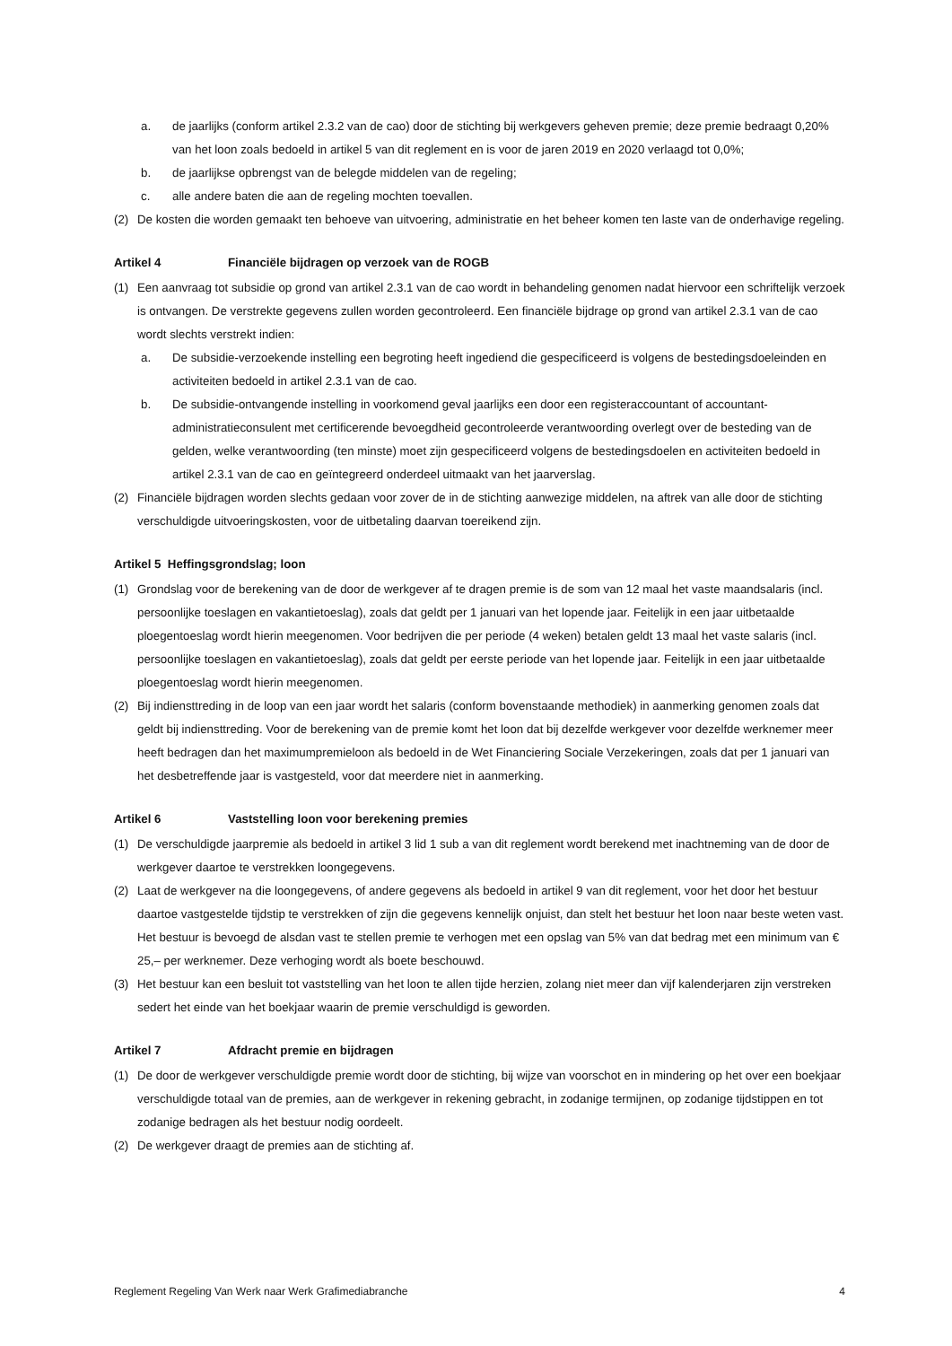a. de jaarlijks (conform artikel 2.3.2 van de cao) door de stichting bij werkgevers geheven premie; deze premie bedraagt 0,20% van het loon zoals bedoeld in artikel 5 van dit reglement en is voor de jaren 2019 en 2020 verlaagd tot 0,0%;
b. de jaarlijkse opbrengst van de belegde middelen van de regeling;
c. alle andere baten die aan de regeling mochten toevallen.
(2) De kosten die worden gemaakt ten behoeve van uitvoering, administratie en het beheer komen ten laste van de onderhavige regeling.
Artikel 4 Financiële bijdragen op verzoek van de ROGB
(1) Een aanvraag tot subsidie op grond van artikel 2.3.1 van de cao wordt in behandeling genomen nadat hiervoor een schriftelijk verzoek is ontvangen. De verstrekte gegevens zullen worden gecontroleerd. Een financiële bijdrage op grond van artikel 2.3.1 van de cao wordt slechts verstrekt indien:
a. De subsidie-verzoekende instelling een begroting heeft ingediend die gespecificeerd is volgens de bestedingsdoeleinden en activiteiten bedoeld in artikel 2.3.1 van de cao.
b. De subsidie-ontvangende instelling in voorkomend geval jaarlijks een door een registeraccountant of accountant-administratieconsulent met certificerende bevoegdheid gecontroleerde verantwoording overlegt over de besteding van de gelden, welke verantwoording (ten minste) moet zijn gespecificeerd volgens de bestedingsdoelen en activiteiten bedoeld in artikel 2.3.1 van de cao en geïntegreerd onderdeel uitmaakt van het jaarverslag.
(2) Financiële bijdragen worden slechts gedaan voor zover de in de stichting aanwezige middelen, na aftrek van alle door de stichting verschuldigde uitvoeringskosten, voor de uitbetaling daarvan toereikend zijn.
Artikel 5 Heffingsgrondslag; loon
(1) Grondslag voor de berekening van de door de werkgever af te dragen premie is de som van 12 maal het vaste maandsalaris (incl. persoonlijke toeslagen en vakantietoeslag), zoals dat geldt per 1 januari van het lopende jaar. Feitelijk in een jaar uitbetaalde ploegentoeslag wordt hierin meegenomen. Voor bedrijven die per periode (4 weken) betalen geldt 13 maal het vaste salaris (incl. persoonlijke toeslagen en vakantietoeslag), zoals dat geldt per eerste periode van het lopende jaar. Feitelijk in een jaar uitbetaalde ploegentoeslag wordt hierin meegenomen.
(2) Bij indiensttreding in de loop van een jaar wordt het salaris (conform bovenstaande methodiek) in aanmerking genomen zoals dat geldt bij indiensttreding. Voor de berekening van de premie komt het loon dat bij dezelfde werkgever voor dezelfde werknemer meer heeft bedragen dan het maximumpremieloon als bedoeld in de Wet Financiering Sociale Verzekeringen, zoals dat per 1 januari van het desbetreffende jaar is vastgesteld, voor dat meerdere niet in aanmerking.
Artikel 6 Vaststelling loon voor berekening premies
(1) De verschuldigde jaarpremie als bedoeld in artikel 3 lid 1 sub a van dit reglement wordt berekend met inachtneming van de door de werkgever daartoe te verstrekken loongegevens.
(2) Laat de werkgever na die loongegevens, of andere gegevens als bedoeld in artikel 9 van dit reglement, voor het door het bestuur daartoe vastgestelde tijdstip te verstrekken of zijn die gegevens kennelijk onjuist, dan stelt het bestuur het loon naar beste weten vast. Het bestuur is bevoegd de alsdan vast te stellen premie te verhogen met een opslag van 5% van dat bedrag met een minimum van € 25,– per werknemer. Deze verhoging wordt als boete beschouwd.
(3) Het bestuur kan een besluit tot vaststelling van het loon te allen tijde herzien, zolang niet meer dan vijf kalenderjaren zijn verstreken sedert het einde van het boekjaar waarin de premie verschuldigd is geworden.
Artikel 7 Afdracht premie en bijdragen
(1) De door de werkgever verschuldigde premie wordt door de stichting, bij wijze van voorschot en in mindering op het over een boekjaar verschuldigde totaal van de premies, aan de werkgever in rekening gebracht, in zodanige termijnen, op zodanige tijdstippen en tot zodanige bedragen als het bestuur nodig oordeelt.
(2) De werkgever draagt de premies aan de stichting af.
Reglement Regeling Van Werk naar Werk Grafimediabranche 4